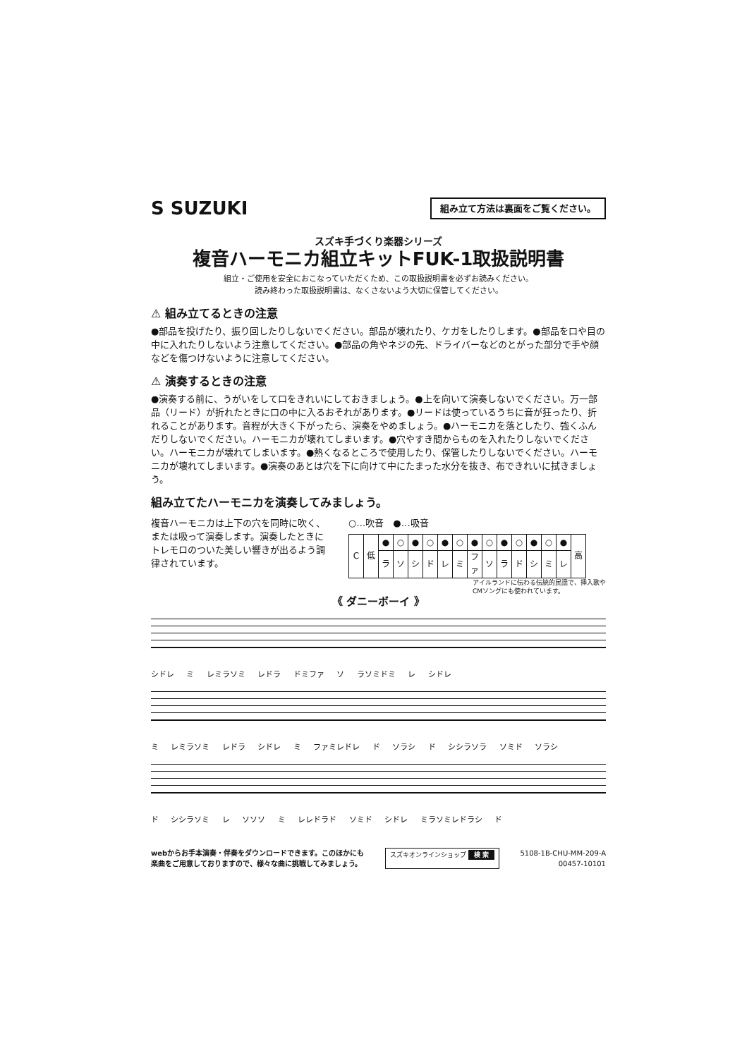S SUZUKI
組み立て方法は裏面をご覧ください。
スズキ手づくり楽器シリーズ
複音ハーモニカ組立キットFUK-1取扱説明書
組立・ご使用を安全におこなっていただくため、この取扱説明書を必ずお読みください。
読み終わった取扱説明書は、なくさないよう大切に保管してください。
⚠ 組み立てるときの注意
●部品を投げたり、振り回したりしないでください。部品が壊れたり、ケガをしたりします。●部品を口や目の中に入れたりしないよう注意してください。●部品の角やネジの先、ドライバーなどのとがった部分で手や顔などを傷つけないように注意してください。
⚠ 演奏するときの注意
●演奏する前に、うがいをして口をきれいにしておきましょう。●上を向いて演奏しないでください。万一部品（リード）が折れたときに口の中に入るおそれがあります。●リードは使っているうちに音が狂ったり、折れることがあります。音程が大きく下がったら、演奏をやめましょう。●ハーモニカを落としたり、強くふんだりしないでください。ハーモニカが壊れてしまいます。●穴やすき間からものを入れたりしないでください。ハーモニカが壊れてしまいます。●熱くなるところで使用したり、保管したりしないでください。ハーモニカが壊れてしまいます。●演奏のあとは穴を下に向けて中にたまった水分を抜き、布できれいに拭きましょう。
組み立てたハーモニカを演奏してみましょう。
複音ハーモニカは上下の穴を同時に吹く、または吸って演奏します。演奏したときにトレモロのついた美しい響きが出るよう調律されています。
○…吹音　●…吸音
| C | 低 | ● | ○ | ● | ○ | ● | ○ | ● | ○ | ● | ○ | ● | ○ | ● | 高 |
| | | ラ | ソ | シ | ド | レ | ミ | ファ | ソ | ラ | ド | シ | ミ | レ | |
アイルランドに伝わる伝統的民謡で、挿入歌や
CMソングにも使われています。
《 ダニーボーイ 》
シドレ ミ レミラソミ レドラ ドミファ ソ ラソミドミ レ シドレ
ミ レミラソミ レドラ シドレ ミ ファミレドレ ド ソラシ ド シシラソラ ソミド ソラシ
ド シシラソミ レ ソソソ ミ レレドラド ソミド シドレ ミラソミレドラシ ド
webからお手本演奏・伴奏をダウンロードできます。このほかにも
楽曲をご用意しておりますので、様々な曲に挑戦してみましょう。 スズキオンラインショップ 検 索 5108-1B-CHU-MM-209-A
00457-10101